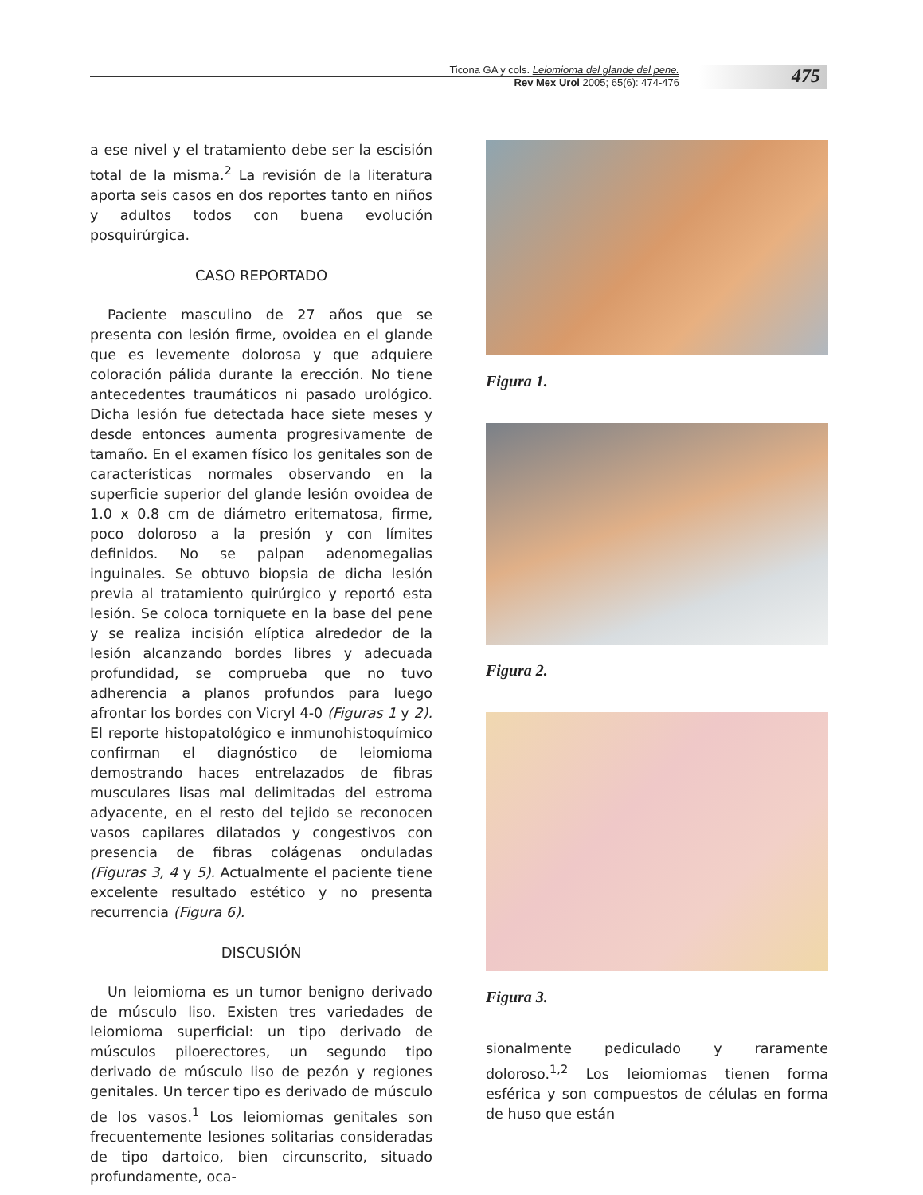Ticona GA y cols. Leiomioma del glande del pene.
Rev Mex Urol 2005; 65(6): 474-476
475
a ese nivel y el tratamiento debe ser la escisión total de la misma.<sup>2</sup> La revisión de la literatura aporta seis casos en dos reportes tanto en niños y adultos todos con buena evolución posquirúrgica.
CASO REPORTADO
Paciente masculino de 27 años que se presenta con lesión firme, ovoidea en el glande que es levemente dolorosa y que adquiere coloración pálida durante la erección. No tiene antecedentes traumáticos ni pasado urológico. Dicha lesión fue detectada hace siete meses y desde entonces aumenta progresivamente de tamaño. En el examen físico los genitales son de características normales observando en la superficie superior del glande lesión ovoidea de 1.0 x 0.8 cm de diámetro eritematosa, firme, poco doloroso a la presión y con límites definidos. No se palpan adenomegalias inguinales. Se obtuvo biopsia de dicha lesión previa al tratamiento quirúrgico y reportó esta lesión. Se coloca torniquete en la base del pene y se realiza incisión elíptica alrededor de la lesión alcanzando bordes libres y adecuada profundidad, se comprueba que no tuvo adherencia a planos profundos para luego afrontar los bordes con Vicryl 4-0 (Figuras 1 y 2). El reporte histopatológico e inmunohistoquímico confirman el diagnóstico de leiomioma demostrando haces entrelazados de fibras musculares lisas mal delimitadas del estroma adyacente, en el resto del tejido se reconocen vasos capilares dilatados y congestivos con presencia de fibras colágenas onduladas (Figuras 3, 4 y 5). Actualmente el paciente tiene excelente resultado estético y no presenta recurrencia (Figura 6).
DISCUSIÓN
Un leiomioma es un tumor benigno derivado de músculo liso. Existen tres variedades de leiomioma superficial: un tipo derivado de músculos piloerectores, un segundo tipo derivado de músculo liso de pezón y regiones genitales. Un tercer tipo es derivado de músculo de los vasos.<sup>1</sup> Los leiomiomas genitales son frecuentemente lesiones solitarias consideradas de tipo dartoico, bien circunscrito, situado profundamente, oca-
Figura 1.
Figura 2.
Figura 3.
sionalmente pediculado y raramente doloroso.<sup>1,2</sup> Los leiomiomas tienen forma esférica y son compuestos de células en forma de huso que están